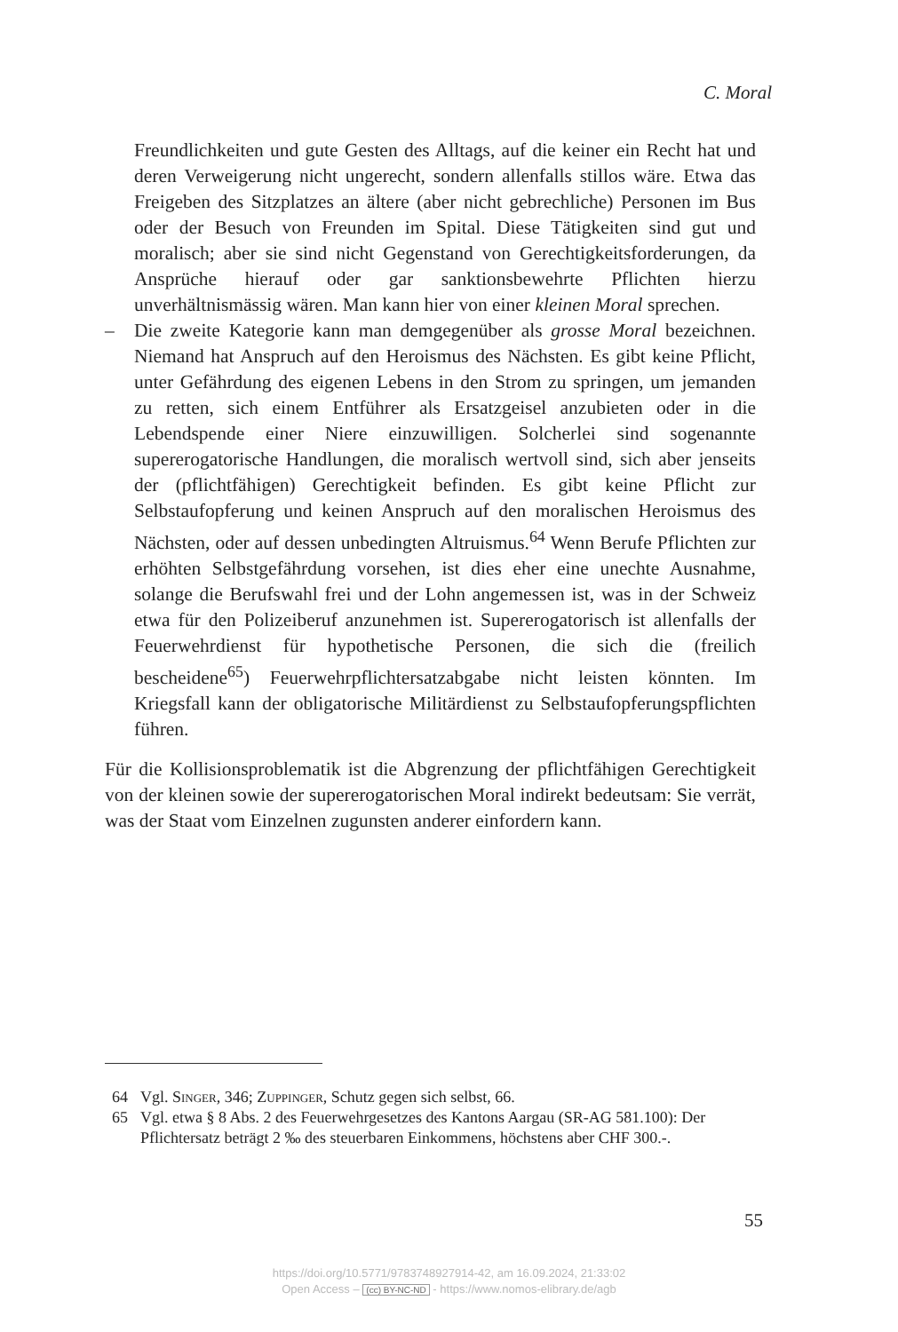C. Moral
Freundlichkeiten und gute Gesten des Alltags, auf die keiner ein Recht hat und deren Verweigerung nicht ungerecht, sondern allenfalls stillos wäre. Etwa das Freigeben des Sitzplatzes an ältere (aber nicht gebrechliche) Personen im Bus oder der Besuch von Freunden im Spital. Diese Tätigkeiten sind gut und moralisch; aber sie sind nicht Gegenstand von Gerechtigkeitsforderungen, da Ansprüche hierauf oder gar sanktionsbewehrte Pflichten hierzu unverhältnismässig wären. Man kann hier von einer kleinen Moral sprechen.
– Die zweite Kategorie kann man demgegenüber als grosse Moral bezeichnen. Niemand hat Anspruch auf den Heroismus des Nächsten. Es gibt keine Pflicht, unter Gefährdung des eigenen Lebens in den Strom zu springen, um jemanden zu retten, sich einem Entführer als Ersatzgeisel anzubieten oder in die Lebendspende einer Niere einzuwilligen. Solcherlei sind sogenannte supererogatorische Handlungen, die moralisch wertvoll sind, sich aber jenseits der (pflichtfähigen) Gerechtigkeit befinden. Es gibt keine Pflicht zur Selbstaufopferung und keinen Anspruch auf den moralischen Heroismus des Nächsten, oder auf dessen unbedingten Altruismus.<sup>64</sup> Wenn Berufe Pflichten zur erhöhten Selbstgefährdung vorsehen, ist dies eher eine unechte Ausnahme, solange die Berufswahl frei und der Lohn angemessen ist, was in der Schweiz etwa für den Polizeiberuf anzunehmen ist. Supererogatorisch ist allenfalls der Feuerwehrdienst für hypothetische Personen, die sich die (freilich bescheidene<sup>65</sup>) Feuerwehrpflichtersatzabgabe nicht leisten könnten. Im Kriegsfall kann der obligatorische Militärdienst zu Selbstaufopferungspflichten führen.
Für die Kollisionsproblematik ist die Abgrenzung der pflichtfähigen Gerechtigkeit von der kleinen sowie der supererogatorischen Moral indirekt bedeutsam: Sie verrät, was der Staat vom Einzelnen zugunsten anderer einfordern kann.
64 Vgl. Singer, 346; Zuppinger, Schutz gegen sich selbst, 66.
65 Vgl. etwa § 8 Abs. 2 des Feuerwehrgesetzes des Kantons Aargau (SR-AG 581.100): Der Pflichtersatz beträgt 2 ‰ des steuerbaren Einkommens, höchstens aber CHF 300.-.
55
https://doi.org/10.5771/9783748927914-42, am 16.09.2024, 21:33:02
Open Access – (cc) BY-NC-ND - https://www.nomos-elibrary.de/agb